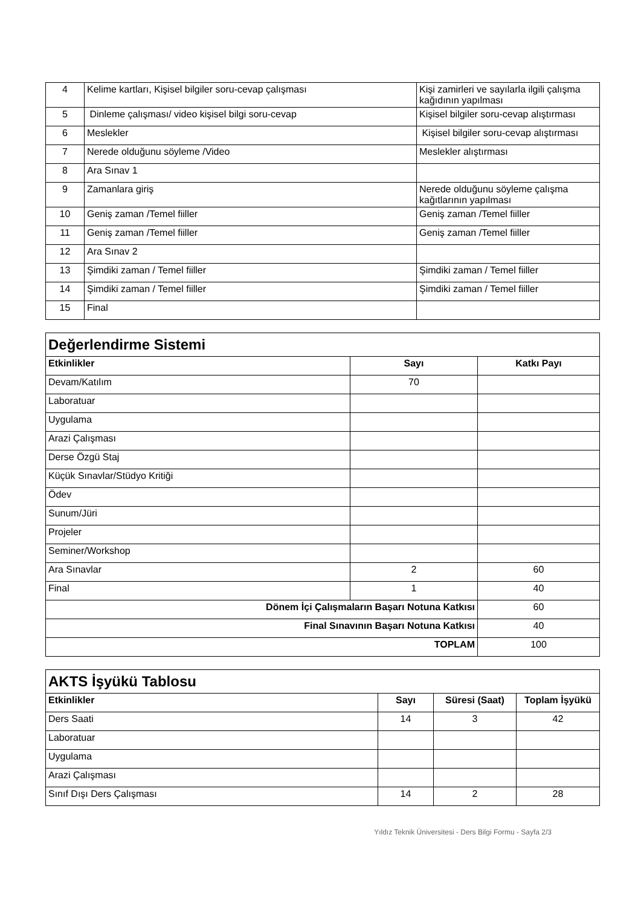| 4 | Kelime kartları, Kişisel bilgiler soru-cevap çalışması | Kişi zamirleri ve sayılarla ilgili çalışma kağıdının yapılması |
| 5 | Dinleme çalışması/ video kişisel bilgi soru-cevap | Kişisel bilgiler soru-cevap alıştırması |
| 6 | Meslekler | Kişisel bilgiler soru-cevap alıştırması |
| 7 | Nerede olduğunu söyleme /Video | Meslekler alıştırması |
| 8 | Ara Sınav 1 | |
| 9 | Zamanlara giriş | Nerede olduğunu söyleme çalışma kağıtlarının yapılması |
| 10 | Geniş zaman /Temel fiiller | Geniş zaman /Temel fiiller |
| 11 | Geniş zaman /Temel fiiller | Geniş zaman /Temel fiiller |
| 12 | Ara Sınav 2 | |
| 13 | Şimdiki zaman / Temel fiiller | Şimdiki zaman / Temel fiiller |
| 14 | Şimdiki zaman / Temel fiiller | Şimdiki zaman / Temel fiiller |
| 15 | Final | |
| Değerlendirme Sistemi | | |
| Etkinlikler | Sayı | Katkı Payı |
| Devam/Katılım | 70 | |
| Laboratuar | | |
| Uygulama | | |
| Arazi Çalışması | | |
| Derse Özgü Staj | | |
| Küçük Sınavlar/Stüdyo Kritiği | | |
| Ödev | | |
| Sunum/Jüri | | |
| Projeler | | |
| Seminer/Workshop | | |
| Ara Sınavlar | 2 | 60 |
| Final | 1 | 40 |
| Dönem İçi Çalışmaların Başarı Notuna Katkısı | | 60 |
| Final Sınavının Başarı Notuna Katkısı | | 40 |
| TOPLAM | | 100 |
| AKTS İşyükü Tablosu | | | |
| Etkinlikler | Sayı | Süresi (Saat) | Toplam İşyükü |
| Ders Saati | 14 | 3 | 42 |
| Laboratuar | | | |
| Uygulama | | | |
| Arazi Çalışması | | | |
| Sınıf Dışı Ders Çalışması | 14 | 2 | 28 |
Yıldız Teknik Üniversitesi - Ders Bilgi Formu - Sayfa 2/3